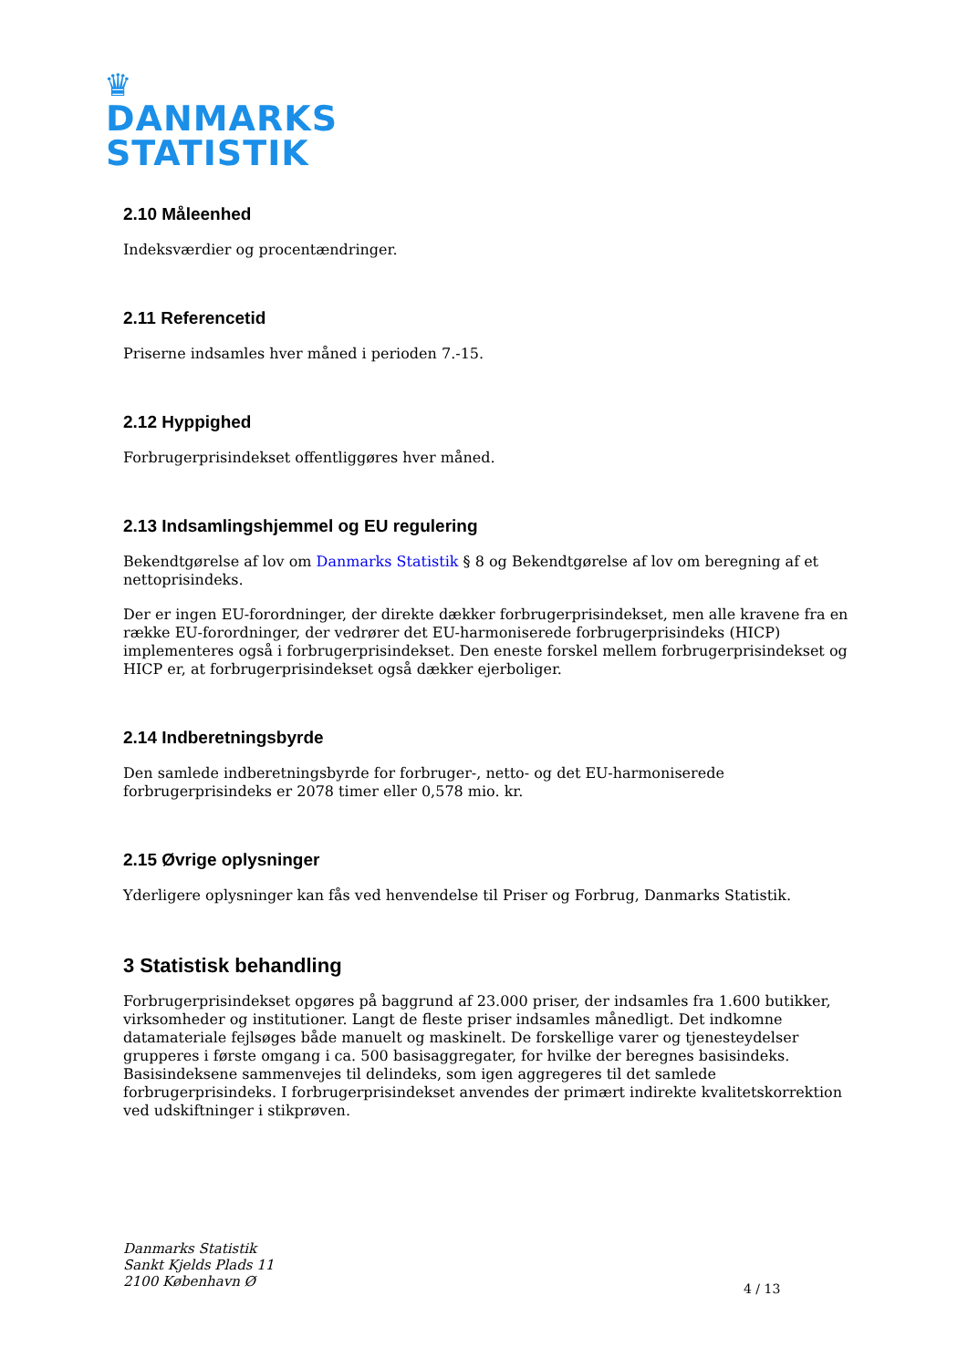♛
DANMARKS
STATISTIK
2.10 Måleenhed
Indeksværdier og procentændringer.
2.11 Referencetid
Priserne indsamles hver måned i perioden 7.-15.
2.12 Hyppighed
Forbrugerprisindekset offentliggøres hver måned.
2.13 Indsamlingshjemmel og EU regulering
Bekendtgørelse af lov om Danmarks Statistik § 8 og Bekendtgørelse af lov om beregning af et nettoprisindeks.
Der er ingen EU-forordninger, der direkte dækker forbrugerprisindekset, men alle kravene fra en række EU-forordninger, der vedrører det EU-harmoniserede forbrugerprisindeks (HICP) implementeres også i forbrugerprisindekset. Den eneste forskel mellem forbrugerprisindekset og HICP er, at forbrugerprisindekset også dækker ejerboliger.
2.14 Indberetningsbyrde
Den samlede indberetningsbyrde for forbruger-, netto- og det EU-harmoniserede forbrugerprisindeks er 2078 timer eller 0,578 mio. kr.
2.15 Øvrige oplysninger
Yderligere oplysninger kan fås ved henvendelse til Priser og Forbrug, Danmarks Statistik.
3 Statistisk behandling
Forbrugerprisindekset opgøres på baggrund af 23.000 priser, der indsamles fra 1.600 butikker, virksomheder og institutioner. Langt de fleste priser indsamles månedligt. Det indkomne datamateriale fejlsøges både manuelt og maskinelt. De forskellige varer og tjenesteydelser grupperes i første omgang i ca. 500 basisaggregater, for hvilke der beregnes basisindeks. Basisindeksene sammenvejes til delindeks, som igen aggregeres til det samlede forbrugerprisindeks. I forbrugerprisindekset anvendes der primært indirekte kvalitetskorrektion ved udskiftninger i stikprøven.
Danmarks Statistik
Sankt Kjelds Plads 11
2100 København Ø
4 / 13